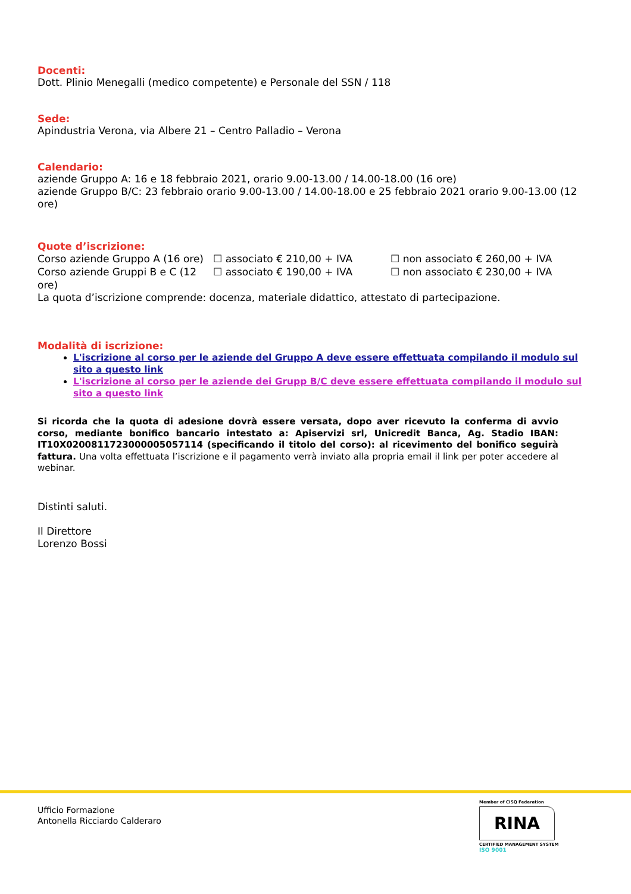Docenti:
Dott. Plinio Menegalli (medico competente) e Personale del SSN / 118
Sede:
Apindustria Verona, via Albere 21 – Centro Palladio – Verona
Calendario:
aziende Gruppo A: 16 e 18 febbraio 2021, orario 9.00-13.00 / 14.00-18.00 (16 ore)
aziende Gruppo B/C: 23 febbraio orario 9.00-13.00 / 14.00-18.00 e 25 febbraio 2021 orario 9.00-13.00 (12 ore)
Quote d’iscrizione:
Corso aziende Gruppo A (16 ore) ☐ associato € 210,00 + IVA ☐ non associato € 260,00 + IVA
Corso aziende Gruppi B e C (12 ore) ☐ associato € 190,00 + IVA ☐ non associato € 230,00 + IVA
La quota d’iscrizione comprende: docenza, materiale didattico, attestato di partecipazione.
Modalità di iscrizione:
L'iscrizione al corso per le aziende del Gruppo A deve essere effettuata compilando il modulo sul sito a questo link
L'iscrizione al corso per le aziende dei Grupp B/C deve essere effettuata compilando il modulo sul sito a questo link
Si ricorda che la quota di adesione dovrà essere versata, dopo aver ricevuto la conferma di avvio corso, mediante bonifico bancario intestato a: Apiservizi srl, Unicredit Banca, Ag. Stadio IBAN: IT10X0200811723000005057114 (specificando il titolo del corso): al ricevimento del bonifico seguirà fattura. Una volta effettuata l’iscrizione e il pagamento verrà inviato alla propria email il link per poter accedere al webinar.
Distinti saluti.
Il Direttore
Lorenzo Bossi
Ufficio Formazione
Antonella Ricciardo Calderaro
Member of CISQ Federation
RINA
CERTIFIED MANAGEMENT SYSTEM
ISO 9001